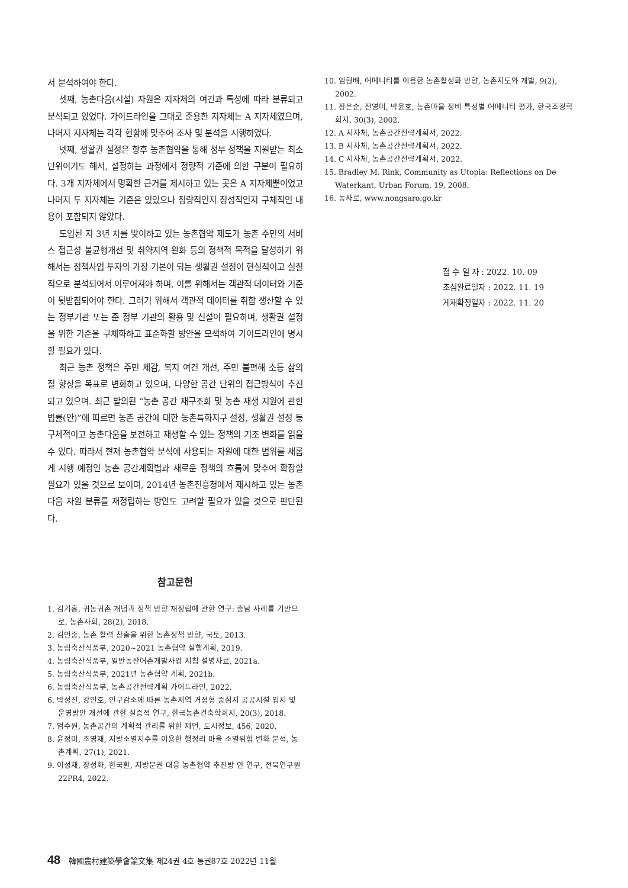서 분석하여야 한다.
셋째, 농촌다움(시설) 자원은 지자체의 여건과 특성에 따라 분류되고 분석되고 있었다. 가이드라인을 그대로 준용한 지자체는 A 지자체였으며, 나머지 지자체는 각각 현황에 맞추어 조사 및 분석을 시행하였다.
넷째, 생활권 설정은 향후 농촌협약을 통해 정부 정책을 지원받는 최소단위이기도 해서, 설정하는 과정에서 정량적 기준에 의한 구분이 필요하다. 3개 지자체에서 명확한 근거를 제시하고 있는 곳은 A 지자체뿐이었고 나머지 두 지자체는 기준은 있었으나 정량적인지 정성적인지 구체적인 내용이 포함되지 않았다.
도입된 지 3년 차를 맞이하고 있는 농촌협약 제도가 농촌 주민의 서비스 접근성 불균형개선 및 취약지역 완화 등의 정책적 목적을 달성하기 위해서는 정책사업 투자의 가장 기본이 되는 생활권 설정이 현실적이고 실질적으로 분석되어서 이루어져야 하며, 이를 위해서는 객관적 데이터와 기준이 뒷받침되어야 한다. 그러기 위해서 객관적 데이터를 취합 생산할 수 있는 정부기관 또는 준 정부 기관의 활용 및 신설이 필요하며, 생활권 설정을 위한 기준을 구체화하고 표준화할 방안을 모색하여 가이드라인에 명시할 필요가 있다.
최근 농촌 정책은 주민 체감, 복지 여건 개선, 주민 불편해 소등 삶의 질 향상을 목표로 변화하고 있으며, 다양한 공간 단위의 접근방식이 추진되고 있으며. 최근 발의된 “농촌 공간 재구조화 및 농촌 재생 지원에 관한 법률(안)”에 따르면 농촌 공간에 대한 농촌특화지구 설정, 생활권 설정 등 구체적이고 농촌다움을 보전하고 재생할 수 있는 정책의 기조 변화를 읽을 수 있다. 따라서 현재 농촌협약 분석에 사용되는 자원에 대한 범위를 새롭게 시행 예정인 농촌 공간계획법과 새로운 정책의 흐름에 맞추어 확장할 필요가 있을 것으로 보이며, 2014년 농촌진흥청에서 제시하고 있는 농촌다움 자원 분류를 재정립하는 방안도 고려할 필요가 있을 것으로 판단된다.
참고문헌
1. 김기홍, 귀농귀촌 개념과 정책 방향 재정립에 관한 연구: 충남 사례를 기반으로, 농촌사회, 28(2), 2018.
2. 김인중, 농촌 활력 창출을 위한 농촌정책 방향, 국토, 2013.
3. 농림축산식품부, 2020~2021 농촌협약 실행계획, 2019.
4. 농림축산식품부, 일반농산어촌개발사업 지침 설명자료, 2021a.
5. 농림축산식품부, 2021년 농촌협약 계획, 2021b.
6. 농림축산식품부, 농촌공간전략계획 가이드라인, 2022.
6. 박성진, 강인호, 인구감소에 따른 농촌지역 거점형 중심지 공공시설 입지 및 운영방안 개선에 관한 실증적 연구, 한국농촌건축학회지, 20(3), 2018.
7. 엄수원, 농촌공간의 계획적 관리를 위한 제언, 도시정보, 456, 2020.
8. 윤정미, 조영재, 지방소멸지수를 이용한 행정리 마을 소멸위험 변화 분석, 농촌계획, 27(1), 2021.
9. 이성재, 장성화, 한국환, 지방분권 대응 농촌협약 추진방 안 연구, 전북연구원 22PR4, 2022.
10. 임형배, 어메니티를 이용한 농촌활성화 방향, 농촌지도와 개발, 9(2), 2002.
11. 장은순, 전영미, 박윤호, 농촌마을 정비 특성별 어메니티 평가, 한국조경학회지, 30(3), 2002.
12. A 지자체, 농촌공간전략계획서, 2022.
13. B 지자체, 농촌공간전략계획서, 2022.
14. C 지자체, 농촌공간전략계획서, 2022.
15. Bradley M. Rink, Community as Utopia: Reflections on De Waterkant, Urban Forum, 19, 2008.
16. 농사로, www.nongsaro.go.kr
접 수 일 자 : 2022. 10. 09
초심완료일자 : 2022. 11. 19
게재확정일자 : 2022. 11. 20
48 韓國農村建築學會論文集 제24권 4호 통권87호 2022년 11월